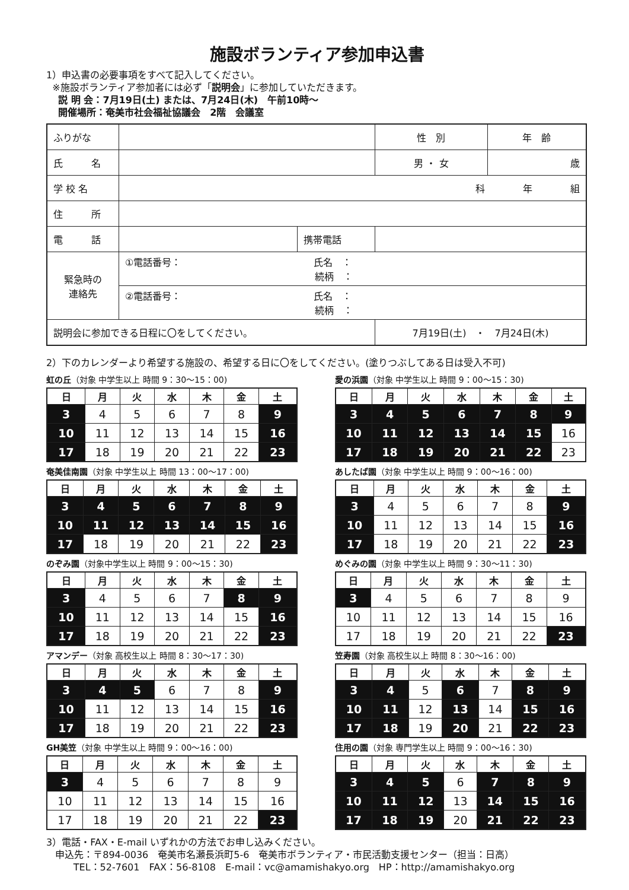施設ボランティア参加申込書
1）申込書の必要事項をすべて記入してください。
※施設ボランティア参加者には必ず「説明会」に参加していただきます。
説 明 会：7月19日(土) または、7月24日(木)　午前10時～
開催場所：奄美市社会福祉協議会　2階　会議室
| ふりがな | | | 性 別 | 年 齢 |
| 氏 名 | | | 男 ・ 女 | 歳 |
| 学 校 名 | 科 年 組 | | | |
| 住 所 | | | | |
| 電 話 | | 携帯電話 | | |
| 緊急時の 連絡先 | ①電話番号： 氏名 ： 続柄 ： | | | |
| | ②電話番号： 氏名 ： 続柄 ： | | | |
| 説明会に参加できる日程に〇をしてください。 | | | 7月19日(土) ・ 7月24日(木) | |
2）下のカレンダーより希望する施設の、希望する日に〇をしてください。(塗りつぶしてある日は受入不可)
虹の丘（対象 中学生以上 時間 9：30～15：00)
| 日 | 月 | 火 | 水 | 木 | 金 | 土 |
| --- | --- | --- | --- | --- | --- | --- |
| 3 | 4 | 5 | 6 | 7 | 8 | 9 |
| 10 | 11 | 12 | 13 | 14 | 15 | 16 |
| 17 | 18 | 19 | 20 | 21 | 22 | 23 |
愛の浜園（対象 中学生以上 時間 9：00～15：30)
| 日 | 月 | 火 | 水 | 木 | 金 | 土 |
| --- | --- | --- | --- | --- | --- | --- |
| 3 | 4 | 5 | 6 | 7 | 8 | 9 |
| 10 | 11 | 12 | 13 | 14 | 15 | 16 |
| 17 | 18 | 19 | 20 | 21 | 22 | 23 |
奄美佳南園（対象 中学生以上 時間 13：00～17：00)
| 日 | 月 | 火 | 水 | 木 | 金 | 土 |
| --- | --- | --- | --- | --- | --- | --- |
| 3 | 4 | 5 | 6 | 7 | 8 | 9 |
| 10 | 11 | 12 | 13 | 14 | 15 | 16 |
| 17 | 18 | 19 | 20 | 21 | 22 | 23 |
あしたば園（対象 中学生以上 時間 9：00～16：00)
| 日 | 月 | 火 | 水 | 木 | 金 | 土 |
| --- | --- | --- | --- | --- | --- | --- |
| 3 | 4 | 5 | 6 | 7 | 8 | 9 |
| 10 | 11 | 12 | 13 | 14 | 15 | 16 |
| 17 | 18 | 19 | 20 | 21 | 22 | 23 |
のぞみ園（対象中学生以上 時間 9：00～15：30)
| 日 | 月 | 火 | 水 | 木 | 金 | 土 |
| --- | --- | --- | --- | --- | --- | --- |
| 3 | 4 | 5 | 6 | 7 | 8 | 9 |
| 10 | 11 | 12 | 13 | 14 | 15 | 16 |
| 17 | 18 | 19 | 20 | 21 | 22 | 23 |
めぐみの園（対象 中学生以上 時間 9：30～11：30)
| 日 | 月 | 火 | 水 | 木 | 金 | 土 |
| --- | --- | --- | --- | --- | --- | --- |
| 3 | 4 | 5 | 6 | 7 | 8 | 9 |
| 10 | 11 | 12 | 13 | 14 | 15 | 16 |
| 17 | 18 | 19 | 20 | 21 | 22 | 23 |
アマンデー（対象 高校生以上 時間 8：30～17：30)
| 日 | 月 | 火 | 水 | 木 | 金 | 土 |
| --- | --- | --- | --- | --- | --- | --- |
| 3 | 4 | 5 | 6 | 7 | 8 | 9 |
| 10 | 11 | 12 | 13 | 14 | 15 | 16 |
| 17 | 18 | 19 | 20 | 21 | 22 | 23 |
笠寿園（対象 高校生以上 時間 8：30～16：00)
| 日 | 月 | 火 | 水 | 木 | 金 | 土 |
| --- | --- | --- | --- | --- | --- | --- |
| 3 | 4 | 5 | 6 | 7 | 8 | 9 |
| 10 | 11 | 12 | 13 | 14 | 15 | 16 |
| 17 | 18 | 19 | 20 | 21 | 22 | 23 |
GH美笠（対象 中学生以上 時間 9：00～16：00)
| 日 | 月 | 火 | 水 | 木 | 金 | 土 |
| --- | --- | --- | --- | --- | --- | --- |
| 3 | 4 | 5 | 6 | 7 | 8 | 9 |
| 10 | 11 | 12 | 13 | 14 | 15 | 16 |
| 17 | 18 | 19 | 20 | 21 | 22 | 23 |
住用の園（対象 専門学生以上 時間 9：00～16：30)
| 日 | 月 | 火 | 水 | 木 | 金 | 土 |
| --- | --- | --- | --- | --- | --- | --- |
| 3 | 4 | 5 | 6 | 7 | 8 | 9 |
| 10 | 11 | 12 | 13 | 14 | 15 | 16 |
| 17 | 18 | 19 | 20 | 21 | 22 | 23 |
3）電話・FAX・E-mail いずれかの方法でお申し込みください。
申込先：〒894-0036　奄美市名瀬長浜町5-6　奄美市ボランティア・市民活動支援センター（担当：日高）
TEL：52-7601　FAX：56-8108　E-mail：vc@amamishakyo.org　HP：http://amamishakyo.org